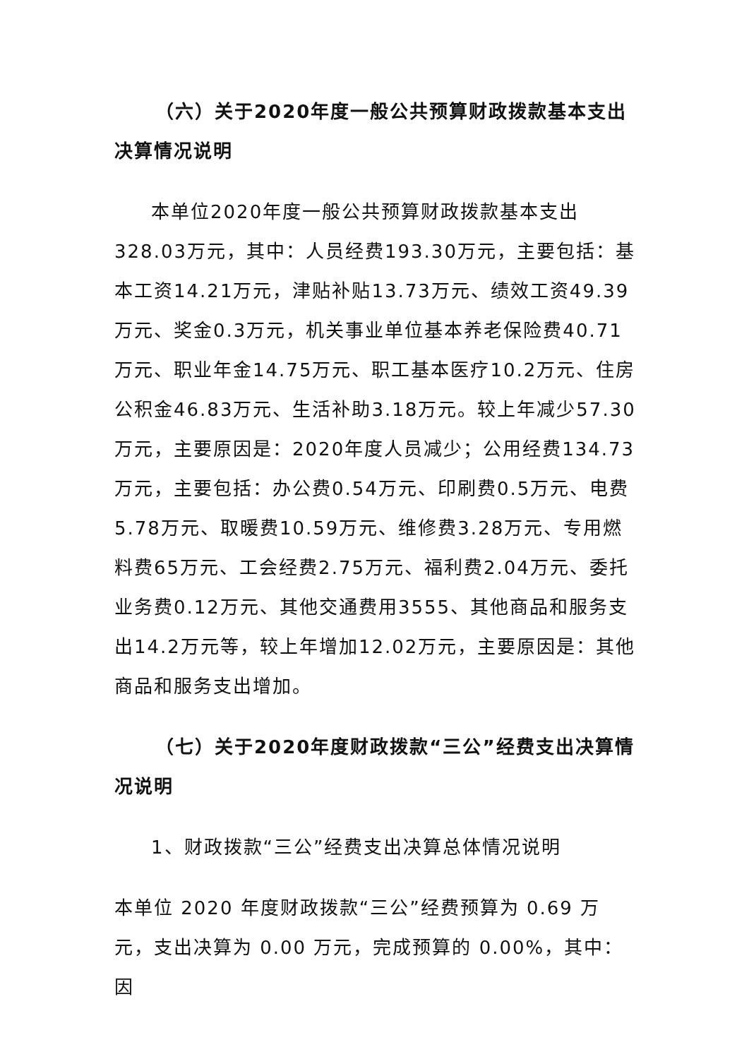（六）关于2020年度一般公共预算财政拨款基本支出决算情况说明
本单位2020年度一般公共预算财政拨款基本支出328.03万元，其中：人员经费193.30万元，主要包括：基本工资14.21万元，津贴补贴13.73万元、绩效工资49.39万元、奖金0.3万元，机关事业单位基本养老保险费40.71万元、职业年金14.75万元、职工基本医疗10.2万元、住房公积金46.83万元、生活补助3.18万元。较上年减少57.30万元，主要原因是：2020年度人员减少；公用经费134.73万元，主要包括：办公费0.54万元、印刷费0.5万元、电费5.78万元、取暖费10.59万元、维修费3.28万元、专用燃料费65万元、工会经费2.75万元、福利费2.04万元、委托业务费0.12万元、其他交通费用3555、其他商品和服务支出14.2万元等，较上年增加12.02万元，主要原因是：其他商品和服务支出增加。
（七）关于2020年度财政拨款“三公”经费支出决算情况说明
1、财政拨款“三公”经费支出决算总体情况说明
本单位 2020 年度财政拨款“三公”经费预算为 0.69 万元，支出决算为 0.00 万元，完成预算的 0.00%，其中：因